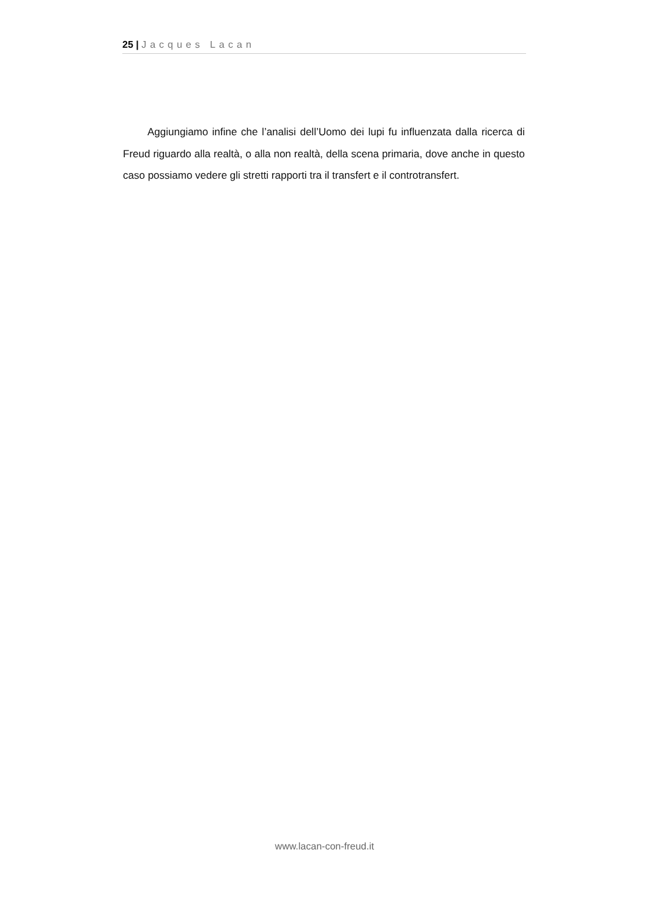25 | Jacques Lacan
Aggiungiamo infine che l’analisi dell’Uomo dei lupi fu influenzata dalla ricerca di Freud riguardo alla realtà, o alla non realtà, della scena primaria, dove anche in questo caso possiamo vedere gli stretti rapporti tra il transfert e il controtransfert.
www.lacan-con-freud.it